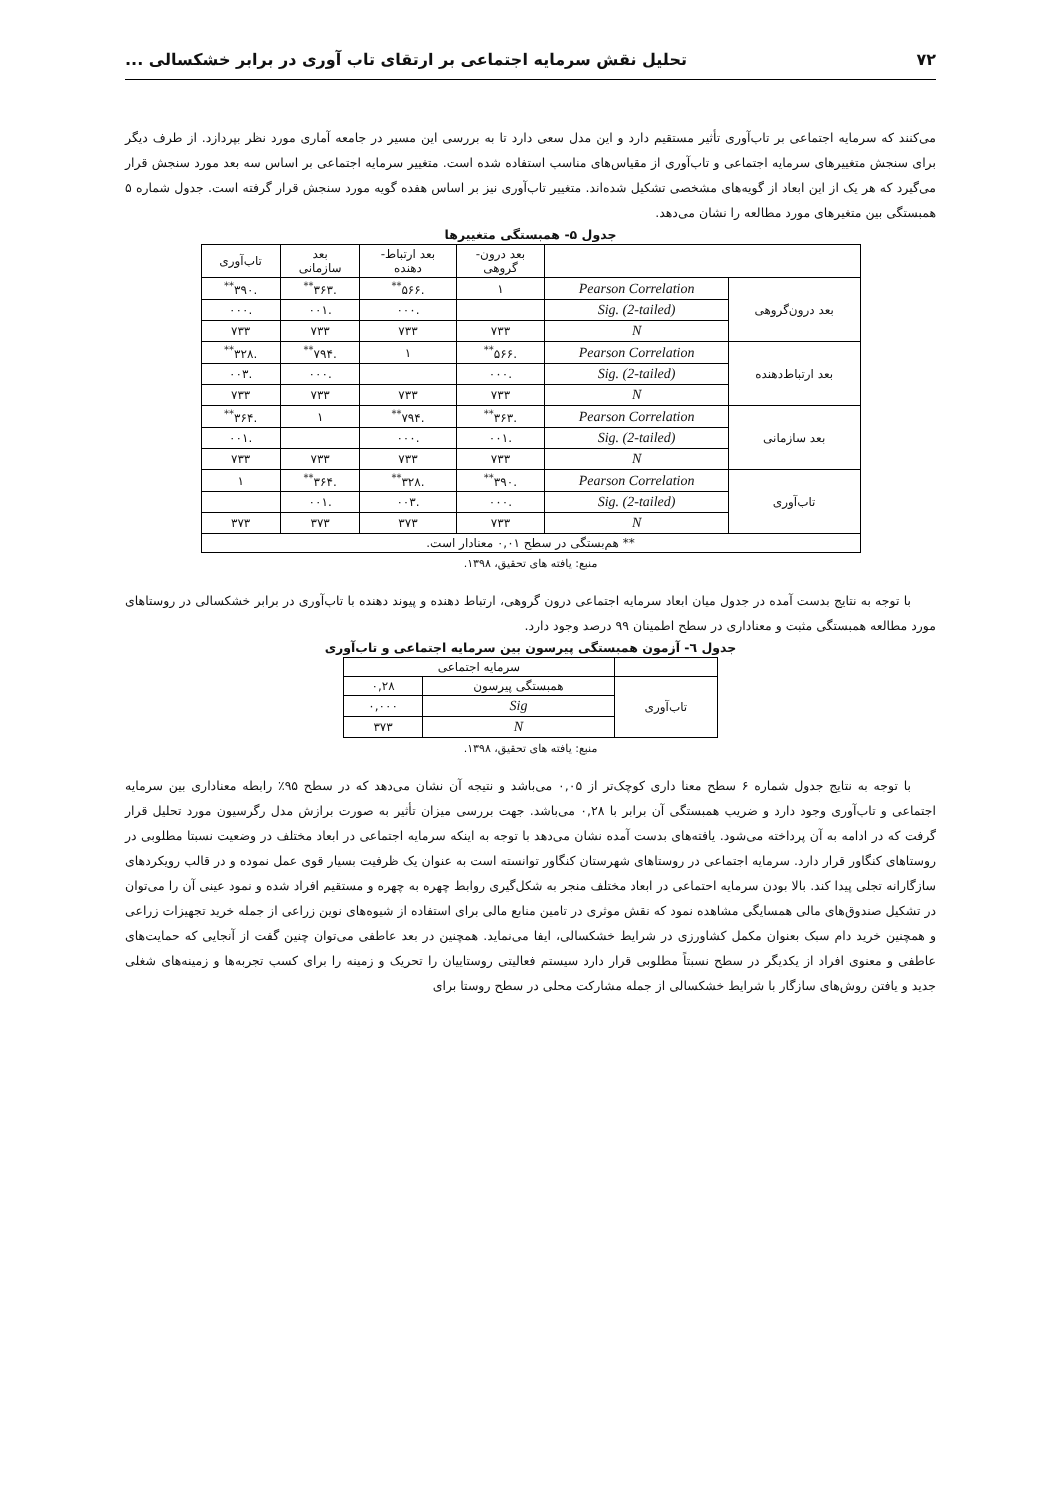۷۲ تحلیل نقش سرمایه اجتماعی بر ارتقای تاب آوری در برابر خشکسالی ...
می‌کنند که سرمایه اجتماعی بر تاب‌آوری تأثیر مستقیم دارد و این مدل سعی دارد تا به بررسی این مسیر در جامعه آماری مورد نظر بپردازد. از طرف دیگر برای سنجش متغییرهای سرمایه اجتماعی و تاب‌آوری از مقیاس‌های مناسب استفاده شده است. متغییر سرمایه اجتماعی بر اساس سه بعد مورد سنجش قرار می‌گیرد که هر یک از این ابعاد از گویه‌های مشخصی تشکیل شده‌اند. متغییر تاب‌آوری نیز بر اساس هفده گویه مورد سنجش قرار گرفته است. جدول شماره ۵ همبستگی بین متغیرهای مورد مطالعه را نشان می‌دهد.
جدول ۵- همبستگی متغییرها
| | | بعد درون- گروهی | بعد ارتباط- دهنده | بعد سازمانی | تاب‌آوری |
| --- | --- | --- | --- | --- | --- |
| بعد درون‌گروهی | Pearson Correlation | ۱ | .۵۶۶<sup>**</sup> | .۳۶۳<sup>**</sup> | .۳۹۰<sup>**</sup> |
| | Sig. (2-tailed) | | .۰۰۰ | .۰۰۱ | .۰۰۰ |
| | N | ۷۳۳ | ۷۳۳ | ۷۳۳ | ۷۳۳ |
| بعد ارتباط‌دهنده | Pearson Correlation | .۵۶۶<sup>**</sup> | ۱ | .۷۹۴<sup>**</sup> | .۳۲۸<sup>**</sup> |
| | Sig. (2-tailed) | .۰۰۰ | | .۰۰۰ | .۰۰۳ |
| | N | ۷۳۳ | ۷۳۳ | ۷۳۳ | ۷۳۳ |
| بعد سازمانی | Pearson Correlation | .۳۶۳<sup>**</sup> | .۷۹۴<sup>**</sup> | ۱ | .۳۶۴<sup>**</sup> |
| | Sig. (2-tailed) | .۰۰۱ | .۰۰۰ | | .۰۰۱ |
| | N | ۷۳۳ | ۷۳۳ | ۷۳۳ | ۷۳۳ |
| تاب‌آوری | Pearson Correlation | .۳۹۰<sup>**</sup> | .۳۲۸<sup>**</sup> | .۳۶۴<sup>**</sup> | ۱ |
| | Sig. (2-tailed) | .۰۰۰ | .۰۰۳ | .۰۰۱ | |
| | N | ۷۳۳ | ۳۷۳ | ۳۷۳ | ۳۷۳ |
| ** هم‌بستگی در سطح ۰,۰۱ معنادار است. | | | | | |
منبع: یافته های تحقیق، ۱۳۹۸.
با توجه به نتایج بدست آمده در جدول میان ابعاد سرمایه اجتماعی درون گروهی، ارتباط دهنده و پیوند دهنده با تاب‌آوری در برابر خشکسالی در روستاهای مورد مطالعه همبستگی مثبت و معناداری در سطح اطمینان ۹۹ درصد وجود دارد.
جدول ٦- آزمون همبستگی پیرسون بین سرمایه اجتماعی و تاب‌آوری
| | سرمایه اجتماعی | |
| --- | --- | --- |
| تاب‌آوری | همبستگی پیرسون | ۰,۲۸ |
| | Sig | ۰,۰۰۰ |
| | N | ۳۷۳ |
منبع: یافته های تحقیق، ۱۳۹۸.
با توجه به نتایج جدول شماره ۶ سطح معنا داری کوچک‌تر از ۰,۰۵ می‌باشد و نتیجه آن نشان می‌دهد که در سطح ۹۵٪ رابطه معناداری بین سرمایه اجتماعی و تاب‌آوری وجود دارد و ضریب همبستگی آن برابر با ۰,۲۸ می‌باشد. جهت بررسی میزان تأثیر به صورت برازش مدل رگرسیون مورد تحلیل قرار گرفت که در ادامه به آن پرداخته می‌شود. یافته‌های بدست آمده نشان می‌دهد با توجه به اینکه سرمایه اجتماعی در ابعاد مختلف در وضعیت نسبتا مطلوبی در روستاهای کنگاور قرار دارد. سرمایه اجتماعی در روستاهای شهرستان کنگاور توانسته است به عنوان یک ظرفیت بسیار قوی عمل نموده و در قالب رویکردهای سازگارانه تجلی پیدا کند. بالا بودن سرمایه احتماعی در ابعاد مختلف منجر به شکل‌گیری روابط چهره به چهره و مستقیم افراد شده و نمود عینی آن را می‌توان در تشکیل صندوق‌های مالی همسایگی مشاهده نمود که نقش موثری در تامین منابع مالی برای استفاده از شیوه‌های نوین زراعی از جمله خرید تجهیزات زراعی و همچنین خرید دام سبک بعنوان مکمل کشاورزی در شرایط خشکسالی، ایفا می‌نماید. همچنین در بعد عاطفی می‌توان چنین گفت از آنجایی که حمایت‌های عاطفی و معنوی افراد از یکدیگر در سطح نسبتاً مطلوبی قرار دارد سیستم فعالیتی روستاییان را تحریک و زمینه را برای کسب تجربه‌ها و زمینه‌های شغلی جدید و یافتن روش‌های سازگار با شرایط خشکسالی از جمله مشارکت محلی در سطح روستا برای